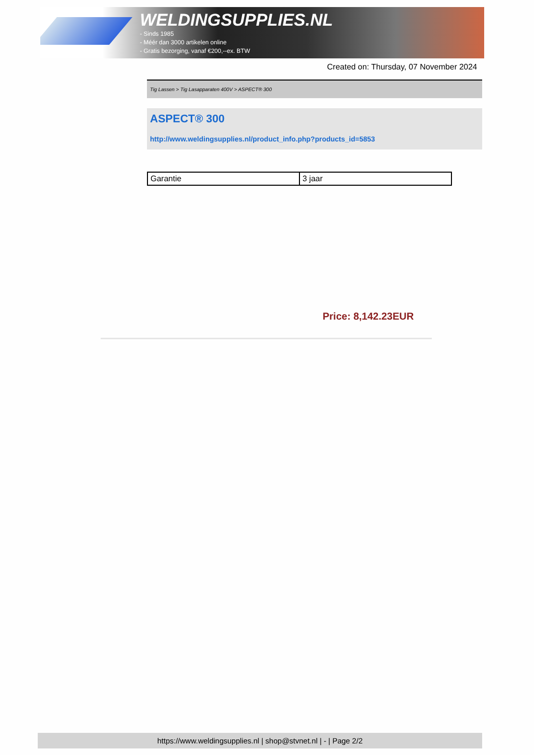WELDINGSUPPLIES.NL
- Sinds 1985
- Méér dan 3000 artikelen online
- Gratis bezorging, vanaf €200,--ex. BTW
Created on: Thursday, 07 November 2024
Tig Lassen > Tig Lasapparaten 400V > ASPECT® 300
ASPECT® 300
http://www.weldingsupplies.nl/product_info.php?products_id=5853
| Garantie | 3 jaar |
Price: 8,142.23EUR
https://www.weldingsupplies.nl | shop@stvnet.nl | - | Page 2/2